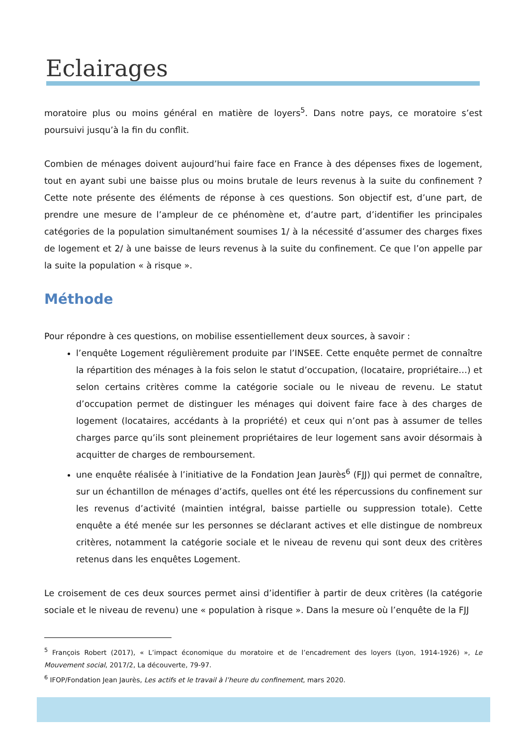Eclairages
moratoire plus ou moins général en matière de loyers<sup>5</sup>. Dans notre pays, ce moratoire s’est poursuivi jusqu’à la fin du conflit.
Combien de ménages doivent aujourd’hui faire face en France à des dépenses fixes de logement, tout en ayant subi une baisse plus ou moins brutale de leurs revenus à la suite du confinement ? Cette note présente des éléments de réponse à ces questions. Son objectif est, d’une part, de prendre une mesure de l’ampleur de ce phénomène et, d’autre part, d’identifier les principales catégories de la population simultanément soumises 1/ à la nécessité d’assumer des charges fixes de logement et 2/ à une baisse de leurs revenus à la suite du confinement. Ce que l’on appelle par la suite la population « à risque ».
Méthode
Pour répondre à ces questions, on mobilise essentiellement deux sources, à savoir :
l’enquête Logement régulièrement produite par l’INSEE. Cette enquête permet de connaître la répartition des ménages à la fois selon le statut d’occupation, (locataire, propriétaire…) et selon certains critères comme la catégorie sociale ou le niveau de revenu. Le statut d’occupation permet de distinguer les ménages qui doivent faire face à des charges de logement (locataires, accédants à la propriété) et ceux qui n’ont pas à assumer de telles charges parce qu’ils sont pleinement propriétaires de leur logement sans avoir désormais à acquitter de charges de remboursement.
une enquête réalisée à l’initiative de la Fondation Jean Jaurès<sup>6</sup> (FJJ) qui permet de connaître, sur un échantillon de ménages d’actifs, quelles ont été les répercussions du confinement sur les revenus d’activité (maintien intégral, baisse partielle ou suppression totale). Cette enquête a été menée sur les personnes se déclarant actives et elle distingue de nombreux critères, notamment la catégorie sociale et le niveau de revenu qui sont deux des critères retenus dans les enquêtes Logement.
Le croisement de ces deux sources permet ainsi d’identifier à partir de deux critères (la catégorie sociale et le niveau de revenu) une « population à risque ». Dans la mesure où l’enquête de la FJJ
<sup>5</sup> François Robert (2017), « L’impact économique du moratoire et de l’encadrement des loyers (Lyon, 1914-1926) », Le Mouvement social, 2017/2, La découverte, 79-97.
<sup>6</sup> IFOP/Fondation Jean Jaurès, Les actifs et le travail à l’heure du confinement, mars 2020.